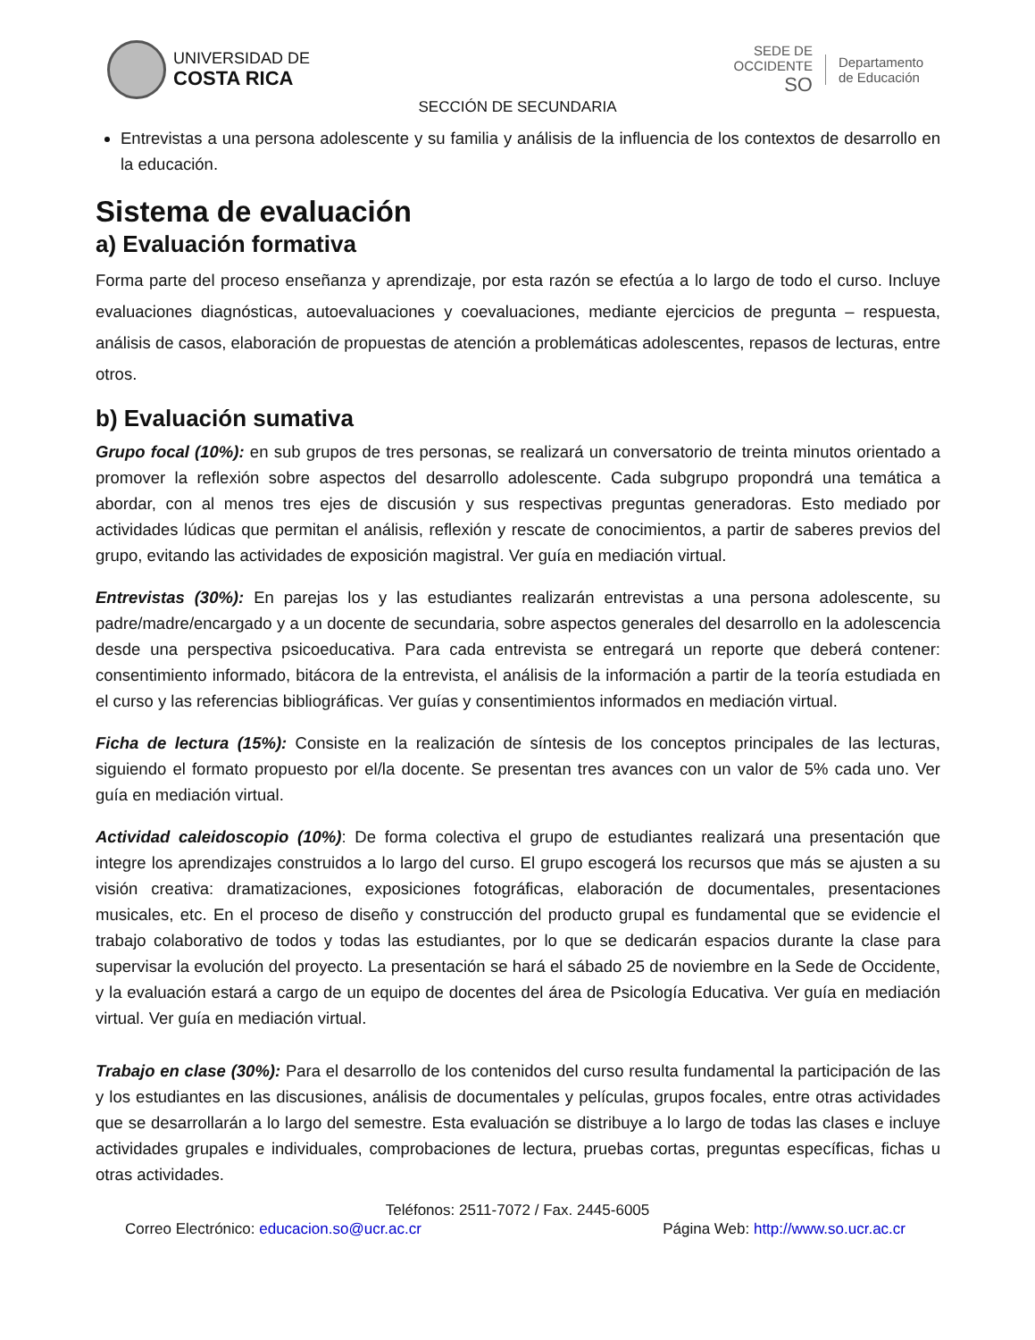UNIVERSIDAD DE
COSTA RICA
SEDE DE
OCCIDENTE
SO
Departamento
de Educación
SECCIÓN DE SECUNDARIA
Entrevistas a una persona adolescente y su familia y análisis de la influencia de los contextos de desarrollo en la educación.
Sistema de evaluación
a) Evaluación formativa
Forma parte del proceso enseñanza y aprendizaje, por esta razón se efectúa a lo largo de todo el curso. Incluye evaluaciones diagnósticas, autoevaluaciones y coevaluaciones, mediante ejercicios de pregunta – respuesta, análisis de casos, elaboración de propuestas de atención a problemáticas adolescentes, repasos de lecturas, entre otros.
b) Evaluación sumativa
Grupo focal (10%): en sub grupos de tres personas, se realizará un conversatorio de treinta minutos orientado a promover la reflexión sobre aspectos del desarrollo adolescente. Cada subgrupo propondrá una temática a abordar, con al menos tres ejes de discusión y sus respectivas preguntas generadoras. Esto mediado por actividades lúdicas que permitan el análisis, reflexión y rescate de conocimientos, a partir de saberes previos del grupo, evitando las actividades de exposición magistral. Ver guía en mediación virtual.
Entrevistas (30%): En parejas los y las estudiantes realizarán entrevistas a una persona adolescente, su padre/madre/encargado y a un docente de secundaria, sobre aspectos generales del desarrollo en la adolescencia desde una perspectiva psicoeducativa. Para cada entrevista se entregará un reporte que deberá contener: consentimiento informado, bitácora de la entrevista, el análisis de la información a partir de la teoría estudiada en el curso y las referencias bibliográficas. Ver guías y consentimientos informados en mediación virtual.
Ficha de lectura (15%): Consiste en la realización de síntesis de los conceptos principales de las lecturas, siguiendo el formato propuesto por el/la docente. Se presentan tres avances con un valor de 5% cada uno. Ver guía en mediación virtual.
Actividad caleidoscopio (10%): De forma colectiva el grupo de estudiantes realizará una presentación que integre los aprendizajes construidos a lo largo del curso. El grupo escogerá los recursos que más se ajusten a su visión creativa: dramatizaciones, exposiciones fotográficas, elaboración de documentales, presentaciones musicales, etc. En el proceso de diseño y construcción del producto grupal es fundamental que se evidencie el trabajo colaborativo de todos y todas las estudiantes, por lo que se dedicarán espacios durante la clase para supervisar la evolución del proyecto. La presentación se hará el sábado 25 de noviembre en la Sede de Occidente, y la evaluación estará a cargo de un equipo de docentes del área de Psicología Educativa. Ver guía en mediación virtual. Ver guía en mediación virtual.
Trabajo en clase (30%): Para el desarrollo de los contenidos del curso resulta fundamental la participación de las y los estudiantes en las discusiones, análisis de documentales y películas, grupos focales, entre otras actividades que se desarrollarán a lo largo del semestre. Esta evaluación se distribuye a lo largo de todas las clases e incluye actividades grupales e individuales, comprobaciones de lectura, pruebas cortas, preguntas específicas, fichas u otras actividades.
Teléfonos: 2511-7072 / Fax. 2445-6005
Correo Electrónico: educacion.so@ucr.ac.cr Página Web: http://www.so.ucr.ac.cr